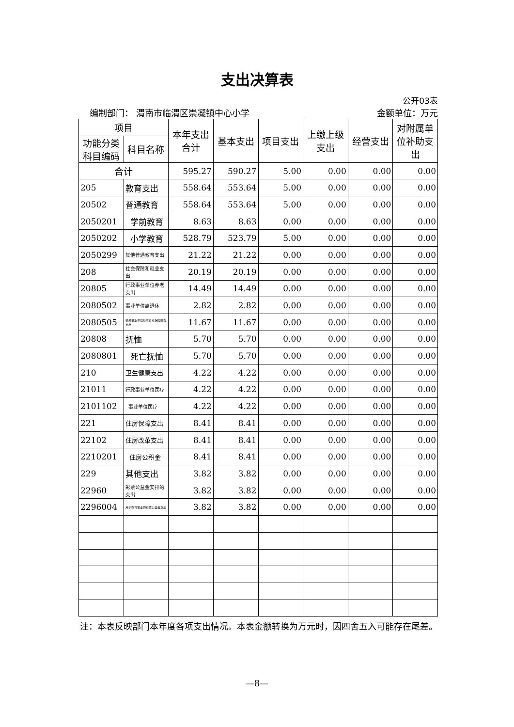支出决算表
公开03表
编制部门： 渭南市临渭区崇凝镇中心小学 金额单位：万元
| 项目 | | 本年支出合计 | 基本支出 | 项目支出 | 上缴上级支出 | 经营支出 | 对附属单位补助支出 |
| --- | --- | --- | --- | --- | --- | --- | --- |
| 功能分类科目编码 | 科目名称 | | | | | | |
| 合计 | | 595.27 | 590.27 | 5.00 | 0.00 | 0.00 | 0.00 |
| 205 | 教育支出 | 558.64 | 553.64 | 5.00 | 0.00 | 0.00 | 0.00 |
| 20502 | 普通教育 | 558.64 | 553.64 | 5.00 | 0.00 | 0.00 | 0.00 |
| 2050201 | 学前教育 | 8.63 | 8.63 | 0.00 | 0.00 | 0.00 | 0.00 |
| 2050202 | 小学教育 | 528.79 | 523.79 | 5.00 | 0.00 | 0.00 | 0.00 |
| 2050299 | 其他普通教育支出 | 21.22 | 21.22 | 0.00 | 0.00 | 0.00 | 0.00 |
| 208 | 社会保障和就业支出 | 20.19 | 20.19 | 0.00 | 0.00 | 0.00 | 0.00 |
| 20805 | 行政事业单位养老支出 | 14.49 | 14.49 | 0.00 | 0.00 | 0.00 | 0.00 |
| 2080502 | 事业单位离退休 | 2.82 | 2.82 | 0.00 | 0.00 | 0.00 | 0.00 |
| 2080505 | 机关事业单位基本养老保险缴费支出 | 11.67 | 11.67 | 0.00 | 0.00 | 0.00 | 0.00 |
| 20808 | 抚恤 | 5.70 | 5.70 | 0.00 | 0.00 | 0.00 | 0.00 |
| 2080801 | 死亡抚恤 | 5.70 | 5.70 | 0.00 | 0.00 | 0.00 | 0.00 |
| 210 | 卫生健康支出 | 4.22 | 4.22 | 0.00 | 0.00 | 0.00 | 0.00 |
| 21011 | 行政事业单位医疗 | 4.22 | 4.22 | 0.00 | 0.00 | 0.00 | 0.00 |
| 2101102 | 事业单位医疗 | 4.22 | 4.22 | 0.00 | 0.00 | 0.00 | 0.00 |
| 221 | 住房保障支出 | 8.41 | 8.41 | 0.00 | 0.00 | 0.00 | 0.00 |
| 22102 | 住房改革支出 | 8.41 | 8.41 | 0.00 | 0.00 | 0.00 | 0.00 |
| 2210201 | 住房公积金 | 8.41 | 8.41 | 0.00 | 0.00 | 0.00 | 0.00 |
| 229 | 其他支出 | 3.82 | 3.82 | 0.00 | 0.00 | 0.00 | 0.00 |
| 22960 | 彩票公益金安排的支出 | 3.82 | 3.82 | 0.00 | 0.00 | 0.00 | 0.00 |
| 2296004 | 用于教育事业的彩票公益金支出 | 3.82 | 3.82 | 0.00 | 0.00 | 0.00 | 0.00 |
注：本表反映部门本年度各项支出情况。本表金额转换为万元时，因四舍五入可能存在尾差。
—8—